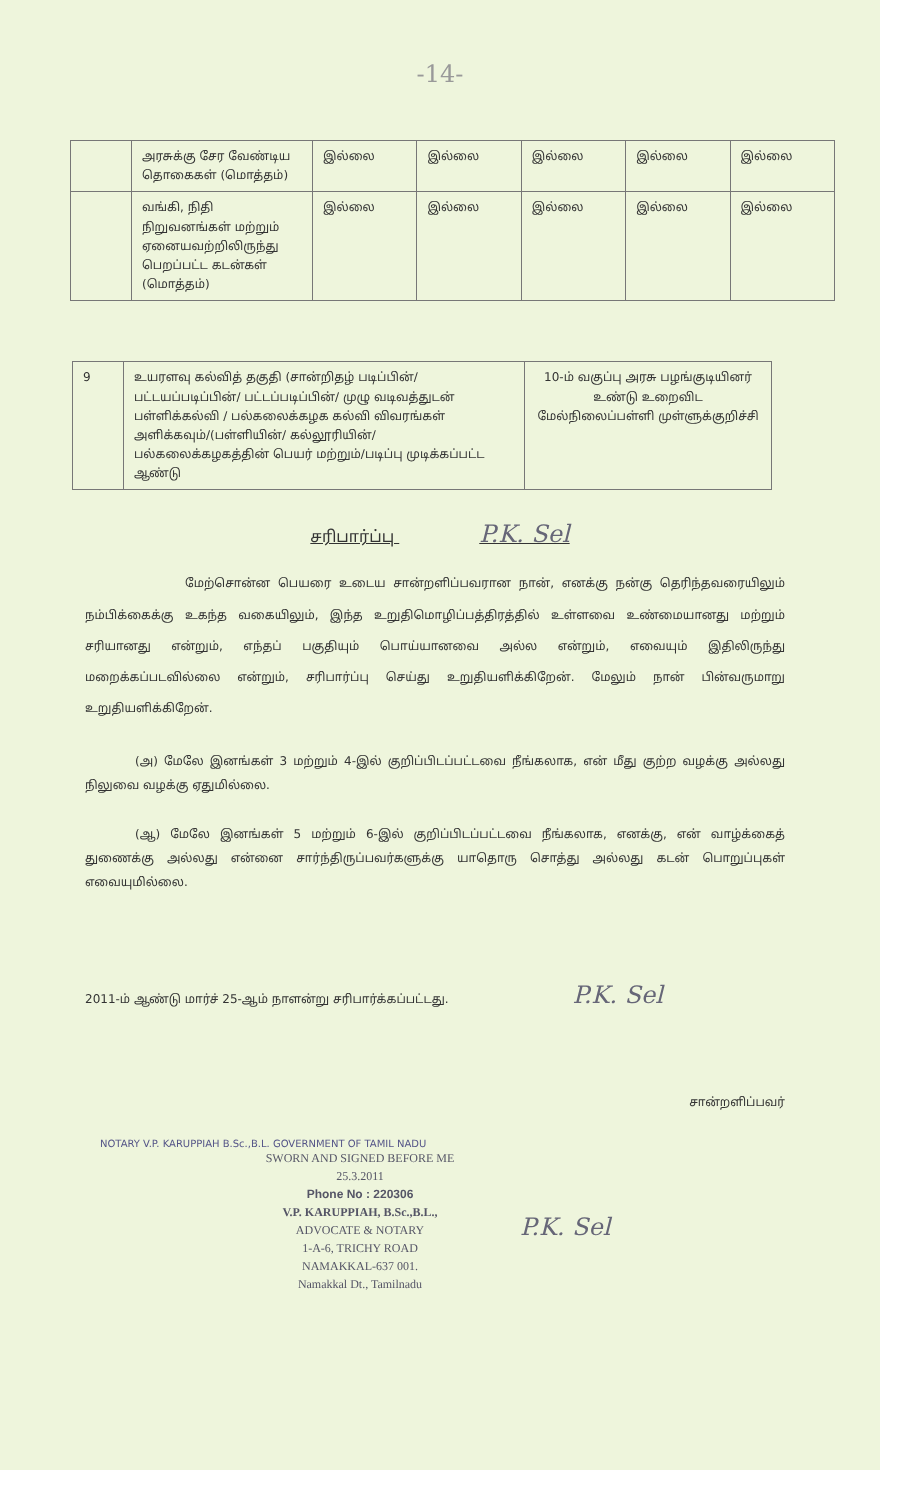-14-
| | அரசுக்கு சேர வேண்டிய தொகைகள் (மொத்தம்) | இல்லை | இல்லை | இல்லை | இல்லை | இல்லை |
| | வங்கி, நிதி நிறுவனங்கள் மற்றும் ஏனையவற்றிலிருந்து பெறப்பட்ட கடன்கள் (மொத்தம்) | இல்லை | இல்லை | இல்லை | இல்லை | இல்லை |
| 9 | உயரளவு கல்வித் தகுதி (சான்றிதழ் படிப்பின்/ பட்டயப்படிப்பின்/ பட்டப்படிப்பின்/ முழு வடிவத்துடன் பள்ளிக்கல்வி / பல்கலைக்கழக கல்வி விவரங்கள் அளிக்கவும்/(பள்ளியின்/ கல்லூரியின்/ பல்கலைக்கழகத்தின் பெயர் மற்றும்/படிப்பு முடிக்கப்பட்ட ஆண்டு | 10-ம் வகுப்பு அரசு பழங்குடியினர் உண்டு உறைவிட மேல்நிலைப்பள்ளி முள்ளுக்குறிச்சி |
சரிபார்ப்பு P.K. Sel
மேற்சொன்ன பெயரை உடைய சான்றளிப்பவரான நான், எனக்கு நன்கு தெரிந்தவரையிலும் நம்பிக்கைக்கு உகந்த வகையிலும், இந்த உறுதிமொழிப்பத்திரத்தில் உள்ளவை உண்மையானது மற்றும் சரியானது என்றும், எந்தப் பகுதியும் பொய்யானவை அல்ல என்றும், எவையும் இதிலிருந்து மறைக்கப்படவில்லை என்றும், சரிபார்ப்பு செய்து உறுதியளிக்கிறேன். மேலும் நான் பின்வருமாறு உறுதியளிக்கிறேன்.
(அ) மேலே இனங்கள் 3 மற்றும் 4-இல் குறிப்பிடப்பட்டவை நீங்கலாக, என் மீது குற்ற வழக்கு அல்லது நிலுவை வழக்கு ஏதுமில்லை.
(ஆ) மேலே இனங்கள் 5 மற்றும் 6-இல் குறிப்பிடப்பட்டவை நீங்கலாக, எனக்கு, என் வாழ்க்கைத் துணைக்கு அல்லது என்னை சார்ந்திருப்பவர்களுக்கு யாதொரு சொத்து அல்லது கடன் பொறுப்புகள் எவையுமில்லை.
2011-ம் ஆண்டு மார்ச் 25-ஆம் நாளன்று சரிபார்க்கப்பட்டது. P.K. Sel
சான்றளிப்பவர்
NOTARY V.P. KARUPPIAH B.Sc.,B.L. GOVERNMENT OF TAMIL NADU
SWORN AND SIGNED BEFORE ME
25.3.2011
Phone No : 220306
V.P. KARUPPIAH, B.Sc.,B.L.,
ADVOCATE & NOTARY
1-A-6, TRICHY ROAD
NAMAKKAL-637 001.
Namakkal Dt., Tamilnadu
P.K. Sel